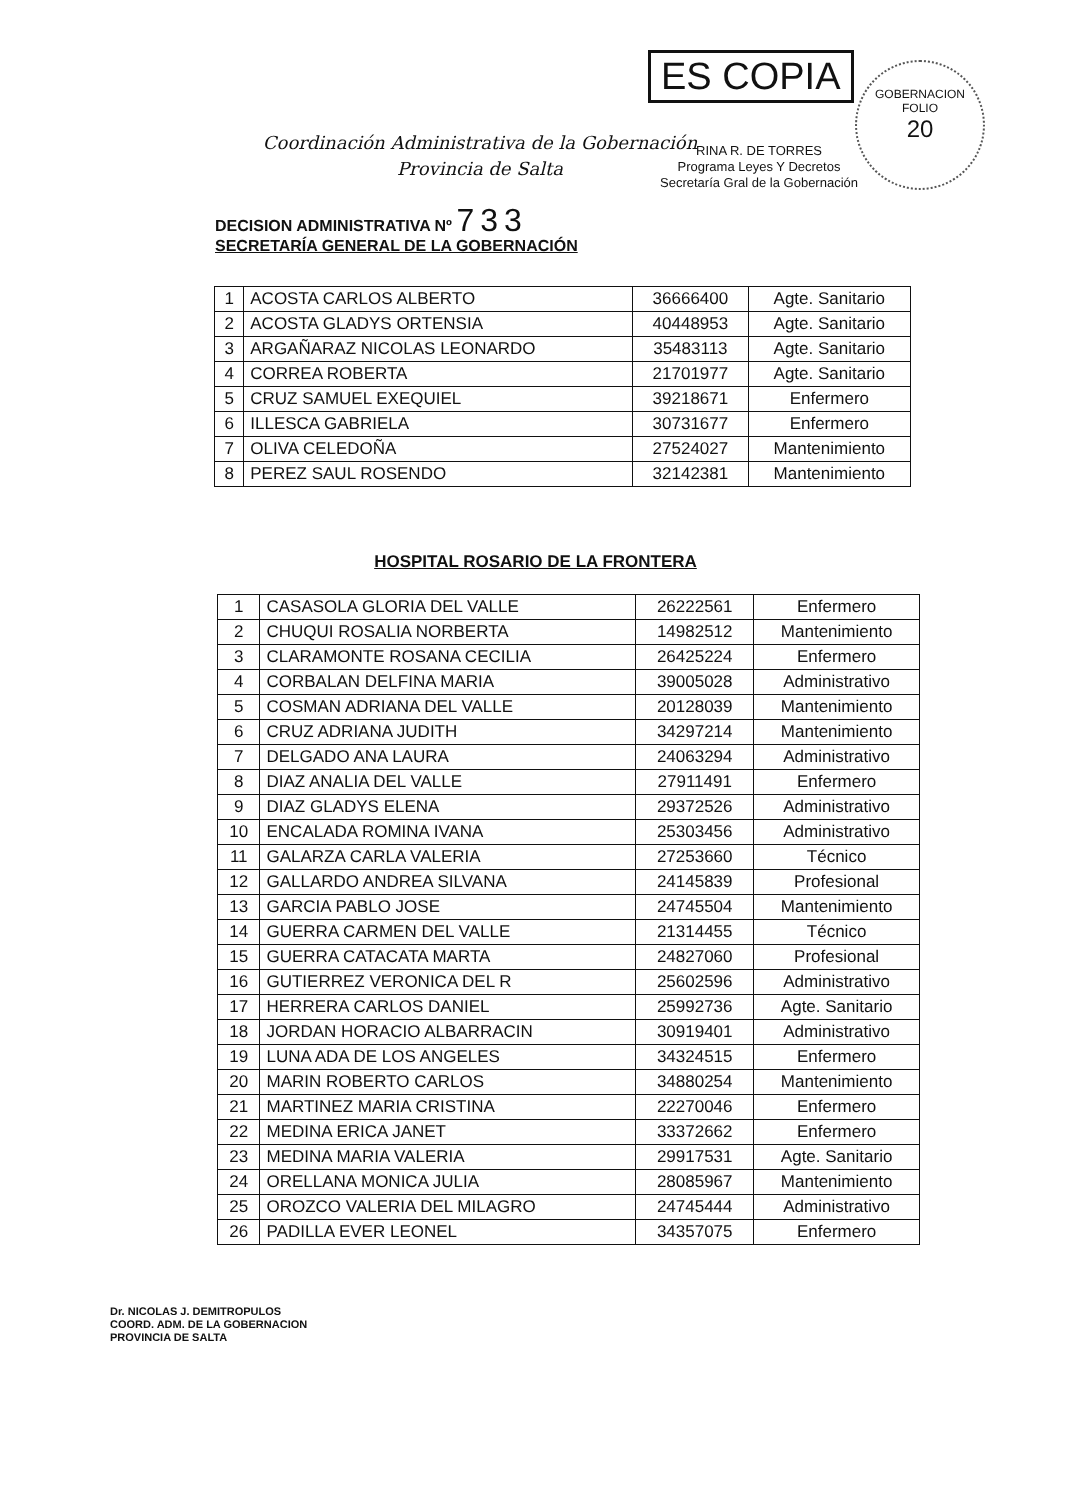ES COPIA
GOBERNACION
FOLIO
20
RINA R. DE TORRES
Programa Leyes Y Decretos
Secretaría Gral de la Gobernación
Coordinación Administrativa de la Gobernación
Provincia de Salta
DECISION ADMINISTRATIVA Nº 733
SECRETARÍA GENERAL DE LA GOBERNACIÓN
| 1 | ACOSTA CARLOS ALBERTO | 36666400 | Agte. Sanitario |
| 2 | ACOSTA GLADYS ORTENSIA | 40448953 | Agte. Sanitario |
| 3 | ARGAÑARAZ NICOLAS LEONARDO | 35483113 | Agte. Sanitario |
| 4 | CORREA ROBERTA | 21701977 | Agte. Sanitario |
| 5 | CRUZ SAMUEL EXEQUIEL | 39218671 | Enfermero |
| 6 | ILLESCA GABRIELA | 30731677 | Enfermero |
| 7 | OLIVA CELEDOÑA | 27524027 | Mantenimiento |
| 8 | PEREZ SAUL ROSENDO | 32142381 | Mantenimiento |
HOSPITAL ROSARIO DE LA FRONTERA
| 1 | CASASOLA GLORIA DEL VALLE | 26222561 | Enfermero |
| 2 | CHUQUI ROSALIA NORBERTA | 14982512 | Mantenimiento |
| 3 | CLARAMONTE ROSANA CECILIA | 26425224 | Enfermero |
| 4 | CORBALAN DELFINA MARIA | 39005028 | Administrativo |
| 5 | COSMAN ADRIANA DEL VALLE | 20128039 | Mantenimiento |
| 6 | CRUZ ADRIANA JUDITH | 34297214 | Mantenimiento |
| 7 | DELGADO ANA LAURA | 24063294 | Administrativo |
| 8 | DIAZ ANALIA DEL VALLE | 27911491 | Enfermero |
| 9 | DIAZ GLADYS ELENA | 29372526 | Administrativo |
| 10 | ENCALADA ROMINA IVANA | 25303456 | Administrativo |
| 11 | GALARZA CARLA VALERIA | 27253660 | Técnico |
| 12 | GALLARDO ANDREA SILVANA | 24145839 | Profesional |
| 13 | GARCIA PABLO JOSE | 24745504 | Mantenimiento |
| 14 | GUERRA CARMEN DEL VALLE | 21314455 | Técnico |
| 15 | GUERRA CATACATA MARTA | 24827060 | Profesional |
| 16 | GUTIERREZ VERONICA DEL R | 25602596 | Administrativo |
| 17 | HERRERA CARLOS DANIEL | 25992736 | Agte. Sanitario |
| 18 | JORDAN HORACIO ALBARRACIN | 30919401 | Administrativo |
| 19 | LUNA ADA DE LOS ANGELES | 34324515 | Enfermero |
| 20 | MARIN ROBERTO CARLOS | 34880254 | Mantenimiento |
| 21 | MARTINEZ MARIA CRISTINA | 22270046 | Enfermero |
| 22 | MEDINA ERICA JANET | 33372662 | Enfermero |
| 23 | MEDINA MARIA VALERIA | 29917531 | Agte. Sanitario |
| 24 | ORELLANA MONICA JULIA | 28085967 | Mantenimiento |
| 25 | OROZCO VALERIA DEL MILAGRO | 24745444 | Administrativo |
| 26 | PADILLA EVER LEONEL | 34357075 | Enfermero |
Dr. NICOLAS J. DEMITROPULOS
COORD. ADM. DE LA GOBERNACION
PROVINCIA DE SALTA